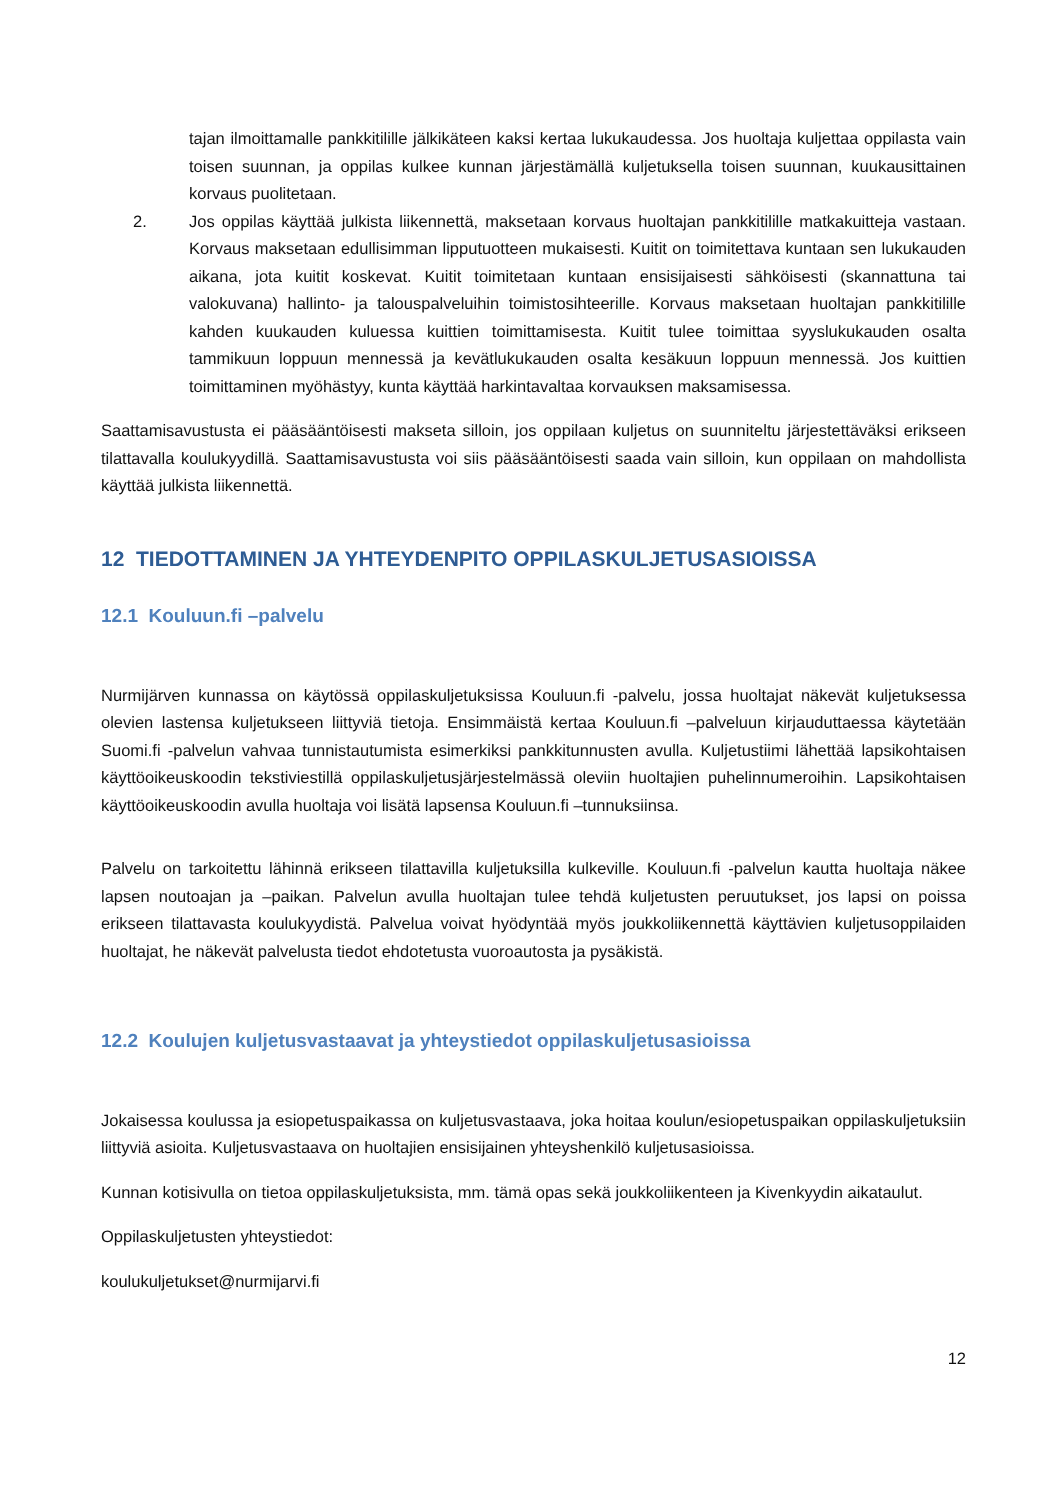tajan ilmoittamalle pankkitilille jälkikäteen kaksi kertaa lukukaudessa. Jos huoltaja kuljettaa oppilasta vain toisen suunnan, ja oppilas kulkee kunnan järjestämällä kuljetuksella toisen suunnan, kuukausittainen korvaus puolitetaan.
2. Jos oppilas käyttää julkista liikennettä, maksetaan korvaus huoltajan pankkitilille matkakuitteja vastaan. Korvaus maksetaan edullisimman lipputuotteen mukaisesti. Kuitit on toimitettava kuntaan sen lukukauden aikana, jota kuitit koskevat. Kuitit toimitetaan kuntaan ensisijaisesti sähköisesti (skannattuna tai valokuvana) hallinto- ja talouspalveluihin toimistosihteerille. Korvaus maksetaan huoltajan pankkitilille kahden kuukauden kuluessa kuittien toimittamisesta. Kuitit tulee toimittaa syyslukukauden osalta tammikuun loppuun mennessä ja kevätlukukauden osalta kesäkuun loppuun mennessä. Jos kuittien toimittaminen myöhästyy, kunta käyttää harkintavaltaa korvauksen maksamisessa.
Saattamisavustusta ei pääsääntöisesti makseta silloin, jos oppilaan kuljetus on suunniteltu järjestettäväksi erikseen tilattavalla koulukyydillä. Saattamisavustusta voi siis pääsääntöisesti saada vain silloin, kun oppilaan on mahdollista käyttää julkista liikennettä.
12 TIEDOTTAMINEN JA YHTEYDENPITO OPPILASKULJETUSASIOISSA
12.1 Kouluun.fi –palvelu
Nurmijärven kunnassa on käytössä oppilaskuljetuksissa Kouluun.fi -palvelu, jossa huoltajat näkevät kuljetuksessa olevien lastensa kuljetukseen liittyviä tietoja. Ensimmäistä kertaa Kouluun.fi –palveluun kirjauduttaessa käytetään Suomi.fi -palvelun vahvaa tunnistautumista esimerkiksi pankkitunnusten avulla. Kuljetustiimi lähettää lapsikohtaisen käyttöoikeuskoodin tekstiviestillä oppilaskuljetusjärjestelmässä oleviin huoltajien puhelinnumeroihin. Lapsikohtaisen käyttöoikeuskoodin avulla huoltaja voi lisätä lapsensa Kouluun.fi –tunnuksiinsa.
Palvelu on tarkoitettu lähinnä erikseen tilattavilla kuljetuksilla kulkeville. Kouluun.fi -palvelun kautta huoltaja näkee lapsen noutoajan ja –paikan. Palvelun avulla huoltajan tulee tehdä kuljetusten peruutukset, jos lapsi on poissa erikseen tilattavasta koulukyydistä. Palvelua voivat hyödyntää myös joukkoliikennettä käyttävien kuljetusoppilaiden huoltajat, he näkevät palvelusta tiedot ehdotetusta vuoroautosta ja pysäkistä.
12.2 Koulujen kuljetusvastaavat ja yhteystiedot oppilaskuljetusasioissa
Jokaisessa koulussa ja esiopetuspaikassa on kuljetusvastaava, joka hoitaa koulun/esiopetuspaikan oppilaskuljetuksiin liittyviä asioita. Kuljetusvastaava on huoltajien ensisijainen yhteyshenkilö kuljetusasioissa.
Kunnan kotisivulla on tietoa oppilaskuljetuksista, mm. tämä opas sekä joukkoliikenteen ja Kivenkyydin aikataulut.
Oppilaskuljetusten yhteystiedot:
koulukuljetukset@nurmijarvi.fi
12